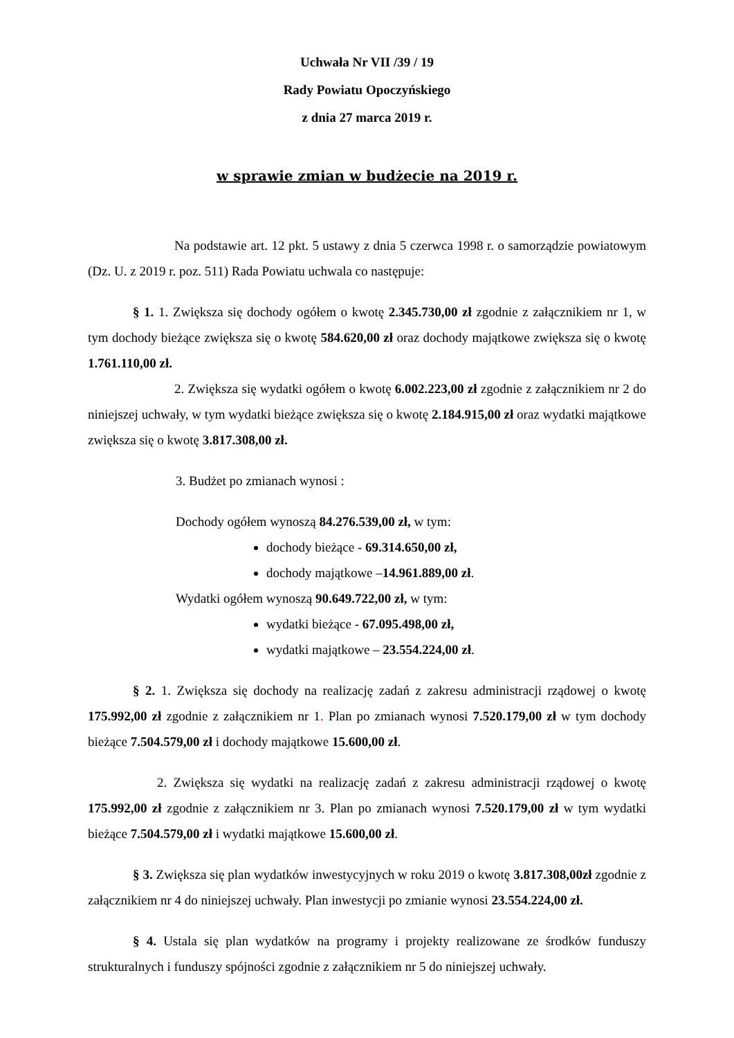Uchwała Nr VII /39 / 19
Rady Powiatu Opoczyńskiego
z dnia 27 marca 2019 r.
w sprawie zmian w budżecie na 2019 r.
Na podstawie art. 12 pkt. 5 ustawy z dnia 5 czerwca 1998 r. o samorządzie powiatowym (Dz. U. z 2019 r. poz. 511) Rada Powiatu uchwala co następuje:
§ 1. 1. Zwiększa się dochody ogółem o kwotę 2.345.730,00 zł zgodnie z załącznikiem nr 1, w tym dochody bieżące zwiększa się o kwotę 584.620,00 zł oraz dochody majątkowe zwiększa się o kwotę 1.761.110,00 zł.
2. Zwiększa się wydatki ogółem o kwotę 6.002.223,00 zł zgodnie z załącznikiem nr 2 do niniejszej uchwały, w tym wydatki bieżące zwiększa się o kwotę 2.184.915,00 zł oraz wydatki majątkowe zwiększa się o kwotę 3.817.308,00 zł.
3. Budżet po zmianach wynosi :
Dochody ogółem wynoszą 84.276.539,00 zł, w tym:
dochody bieżące - 69.314.650,00 zł,
dochody majątkowe –14.961.889,00 zł.
Wydatki ogółem wynoszą 90.649.722,00 zł, w tym:
wydatki bieżące - 67.095.498,00 zł,
wydatki majątkowe – 23.554.224,00 zł.
§ 2. 1. Zwiększa się dochody na realizację zadań z zakresu administracji rządowej o kwotę 175.992,00 zł zgodnie z załącznikiem nr 1. Plan po zmianach wynosi 7.520.179,00 zł w tym dochody bieżące 7.504.579,00 zł i dochody majątkowe 15.600,00 zł.
2. Zwiększa się wydatki na realizację zadań z zakresu administracji rządowej o kwotę 175.992,00 zł zgodnie z załącznikiem nr 3. Plan po zmianach wynosi 7.520.179,00 zł w tym wydatki bieżące 7.504.579,00 zł i wydatki majątkowe 15.600,00 zł.
§ 3. Zwiększa się plan wydatków inwestycyjnych w roku 2019 o kwotę 3.817.308,00zł zgodnie z załącznikiem nr 4 do niniejszej uchwały. Plan inwestycji po zmianie wynosi 23.554.224,00 zł.
§ 4. Ustala się plan wydatków na programy i projekty realizowane ze środków funduszy strukturalnych i funduszy spójności zgodnie z załącznikiem nr 5 do niniejszej uchwały.